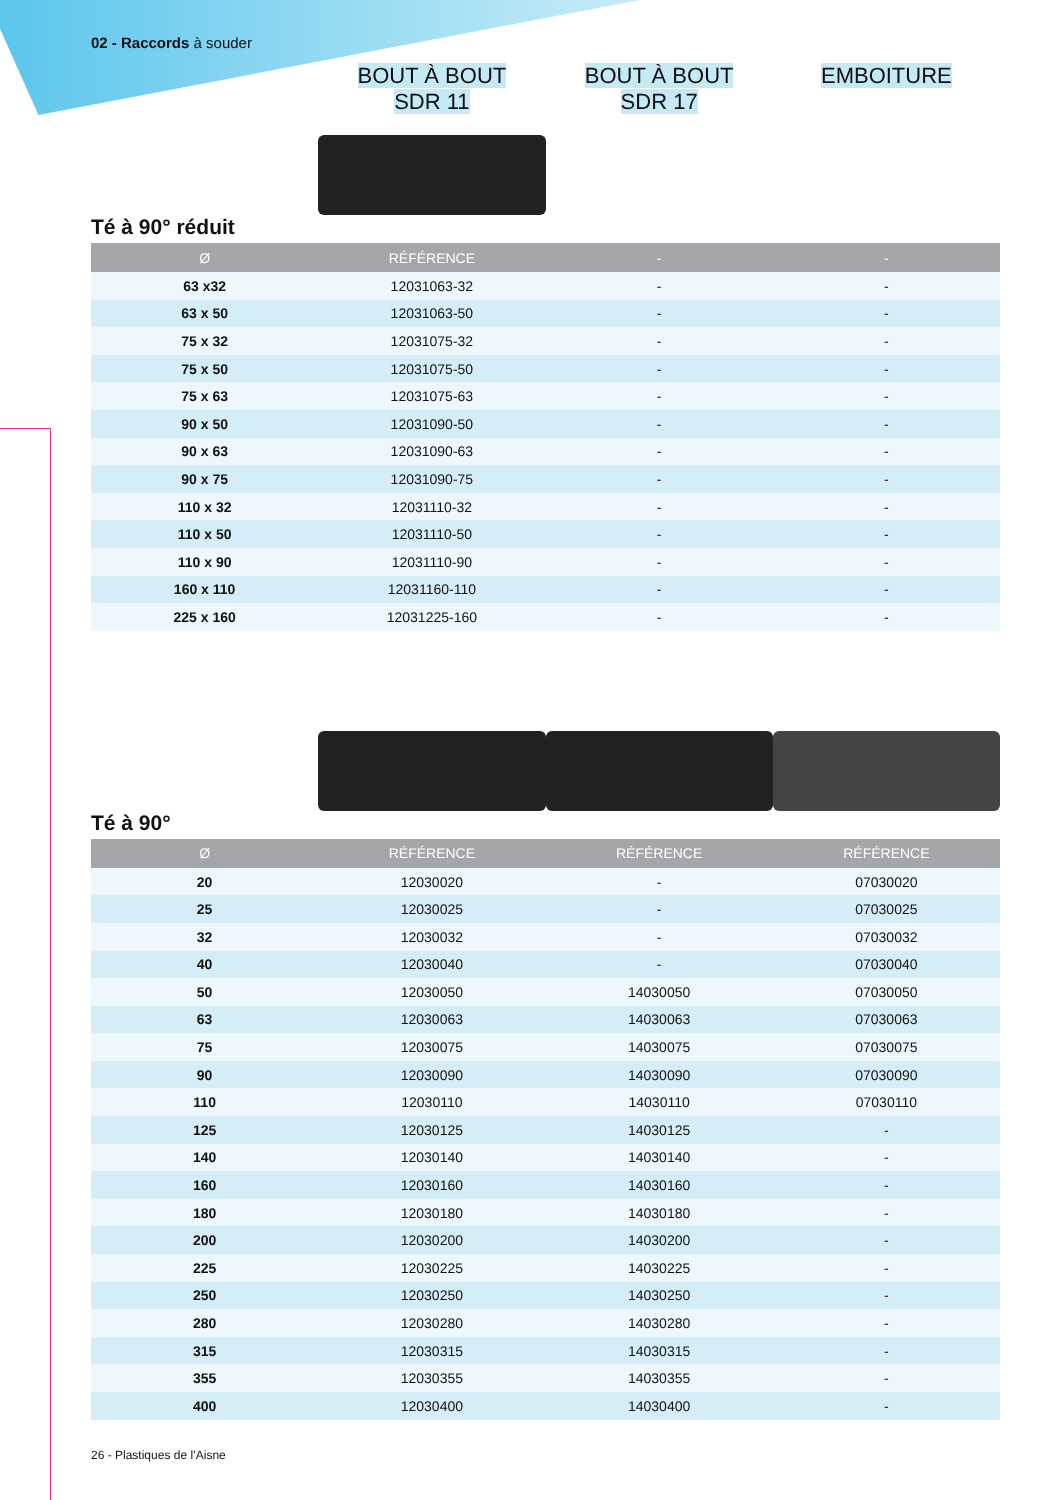02 - Raccords à souder
BOUT À BOUT
SDR 11
BOUT À BOUT
SDR 17
EMBOITURE
Té à 90° réduit
| Ø | RÉFÉRENCE | - | - |
| --- | --- | --- | --- |
| 63 x32 | 12031063-32 | - | - |
| 63 x 50 | 12031063-50 | - | - |
| 75 x 32 | 12031075-32 | - | - |
| 75 x 50 | 12031075-50 | - | - |
| 75 x 63 | 12031075-63 | - | - |
| 90 x 50 | 12031090-50 | - | - |
| 90 x 63 | 12031090-63 | - | - |
| 90 x 75 | 12031090-75 | - | - |
| 110 x 32 | 12031110-32 | - | - |
| 110 x 50 | 12031110-50 | - | - |
| 110 x 90 | 12031110-90 | - | - |
| 160 x 110 | 12031160-110 | - | - |
| 225 x 160 | 12031225-160 | - | - |
Té à 90°
| Ø | RÉFÉRENCE | RÉFÉRENCE | RÉFÉRENCE |
| --- | --- | --- | --- |
| 20 | 12030020 | - | 07030020 |
| 25 | 12030025 | - | 07030025 |
| 32 | 12030032 | - | 07030032 |
| 40 | 12030040 | - | 07030040 |
| 50 | 12030050 | 14030050 | 07030050 |
| 63 | 12030063 | 14030063 | 07030063 |
| 75 | 12030075 | 14030075 | 07030075 |
| 90 | 12030090 | 14030090 | 07030090 |
| 110 | 12030110 | 14030110 | 07030110 |
| 125 | 12030125 | 14030125 | - |
| 140 | 12030140 | 14030140 | - |
| 160 | 12030160 | 14030160 | - |
| 180 | 12030180 | 14030180 | - |
| 200 | 12030200 | 14030200 | - |
| 225 | 12030225 | 14030225 | - |
| 250 | 12030250 | 14030250 | - |
| 280 | 12030280 | 14030280 | - |
| 315 | 12030315 | 14030315 | - |
| 355 | 12030355 | 14030355 | - |
| 400 | 12030400 | 14030400 | - |
26 - Plastiques de l’Aisne